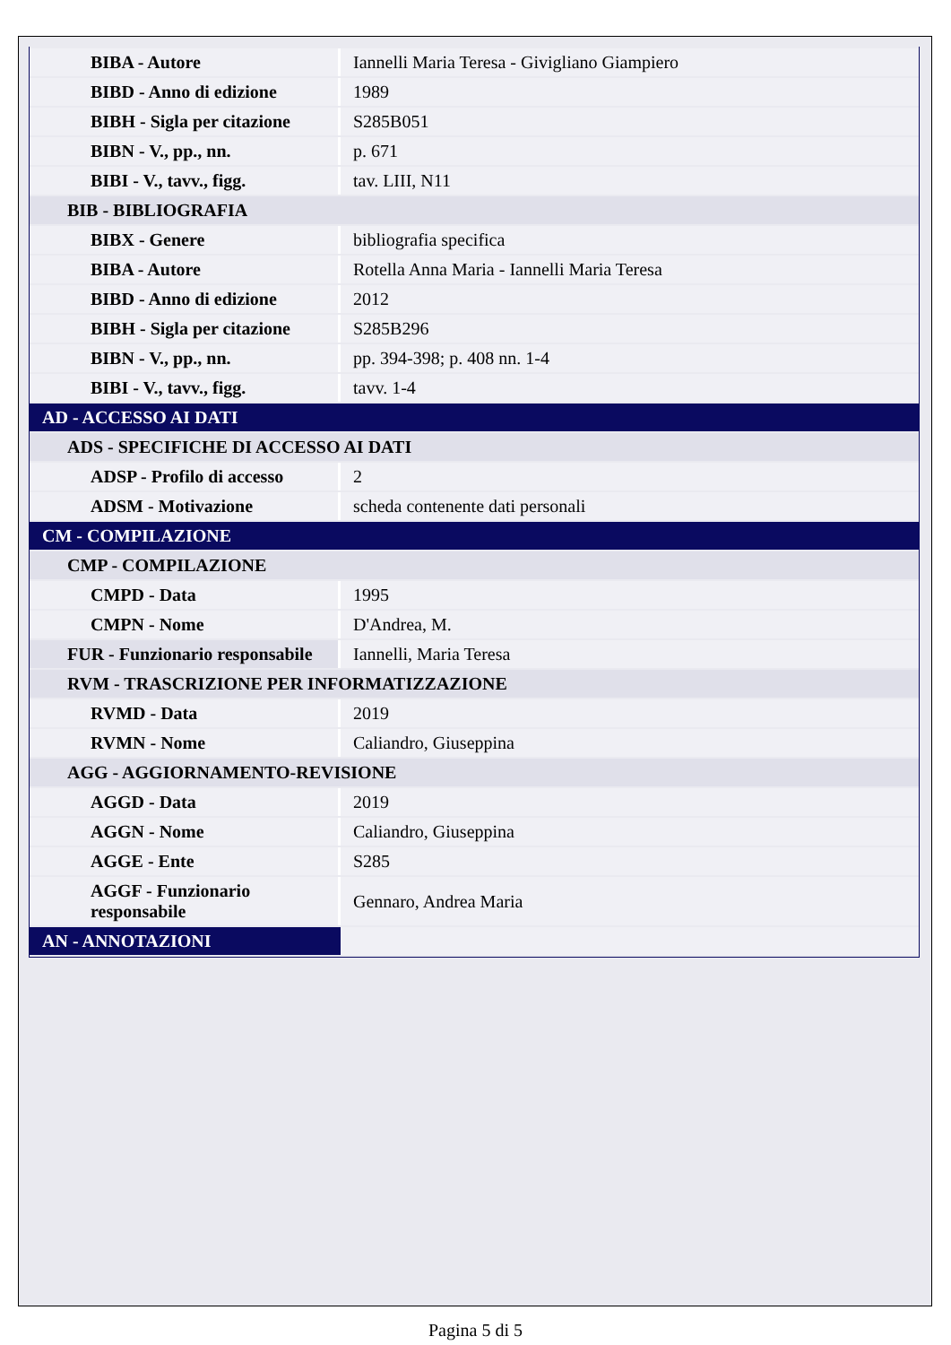| BIBA - Autore | Iannelli Maria Teresa - Givigliano Giampiero |
| BIBD - Anno di edizione | 1989 |
| BIBH - Sigla per citazione | S285B051 |
| BIBN - V., pp., nn. | p. 671 |
| BIBI - V., tavv., figg. | tav. LIII, N11 |
| BIB - BIBLIOGRAFIA | |
| BIBX - Genere | bibliografia specifica |
| BIBA - Autore | Rotella Anna Maria - Iannelli Maria Teresa |
| BIBD - Anno di edizione | 2012 |
| BIBH - Sigla per citazione | S285B296 |
| BIBN - V., pp., nn. | pp. 394-398; p. 408 nn. 1-4 |
| BIBI - V., tavv., figg. | tavv. 1-4 |
| AD - ACCESSO AI DATI | |
| ADS - SPECIFICHE DI ACCESSO AI DATI | |
| ADSP - Profilo di accesso | 2 |
| ADSM - Motivazione | scheda contenente dati personali |
| CM - COMPILAZIONE | |
| CMP - COMPILAZIONE | |
| CMPD - Data | 1995 |
| CMPN - Nome | D'Andrea, M. |
| FUR - Funzionario responsabile | Iannelli, Maria Teresa |
| RVM - TRASCRIZIONE PER INFORMATIZZAZIONE | |
| RVMD - Data | 2019 |
| RVMN - Nome | Caliandro, Giuseppina |
| AGG - AGGIORNAMENTO-REVISIONE | |
| AGGD - Data | 2019 |
| AGGN - Nome | Caliandro, Giuseppina |
| AGGE - Ente | S285 |
| AGGF - Funzionario responsabile | Gennaro, Andrea Maria |
| AN - ANNOTAZIONI | |
Pagina 5 di 5